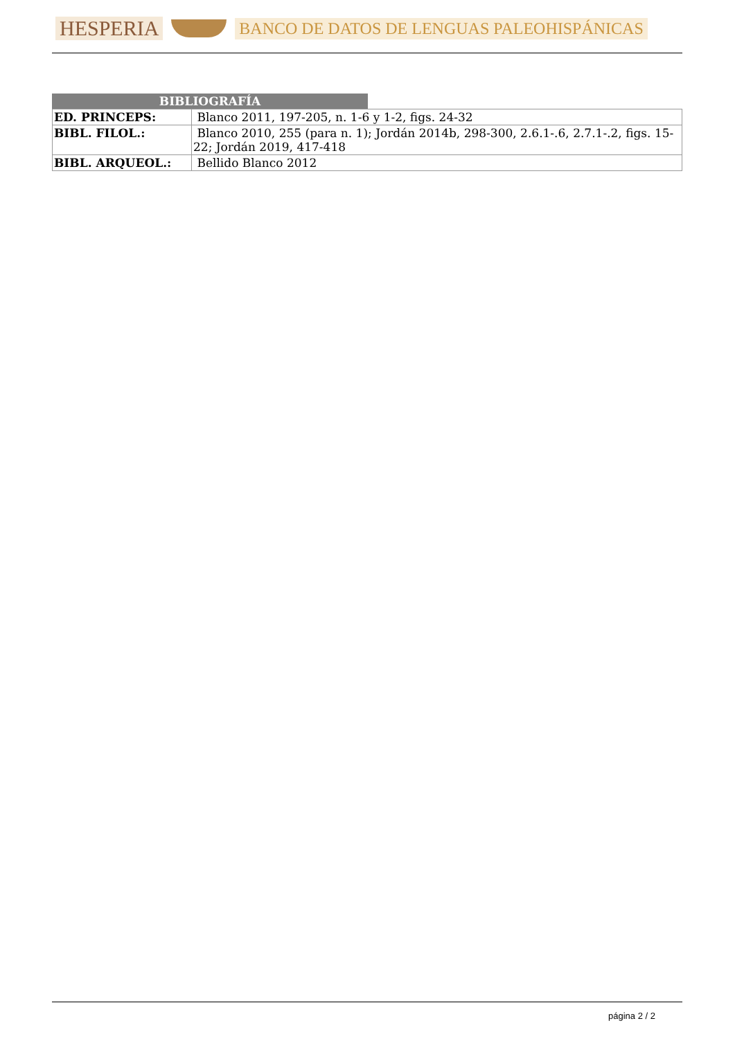HESPERIA BANCO DE DATOS DE LENGUAS PALEOHISPÁNICAS
BIBLIOGRAFÍA
| ED. PRINCEPS: | Blanco 2011, 197-205, n. 1-6 y 1-2, figs. 24-32 |
| BIBL. FILOL.: | Blanco 2010, 255 (para n. 1); Jordán 2014b, 298-300, 2.6.1-.6, 2.7.1-.2, figs. 15-22; Jordán 2019, 417-418 |
| BIBL. ARQUEOL.: | Bellido Blanco 2012 |
página 2 / 2